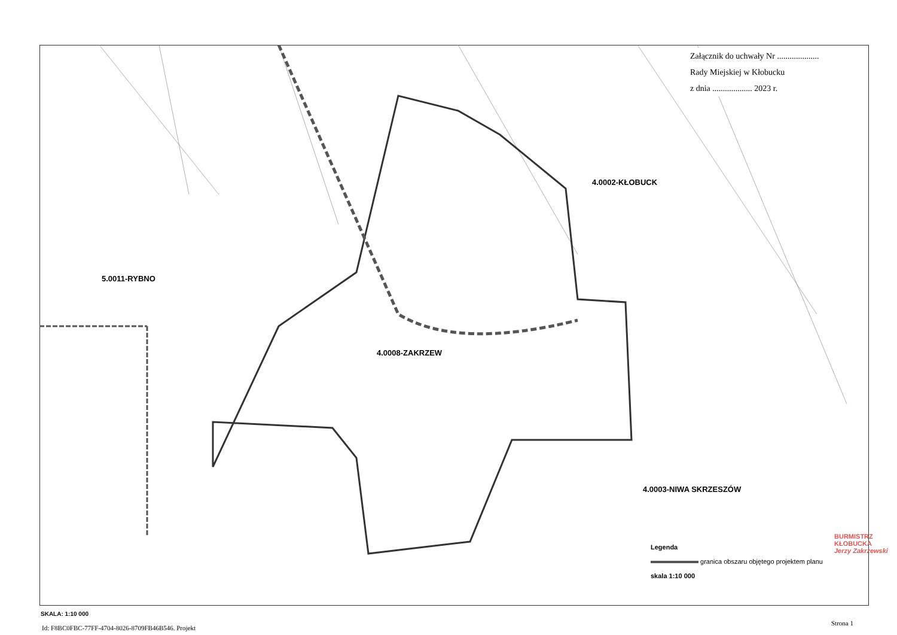Załącznik do uchwały Nr ....................
Rady Miejskiej w Kłobucku
z dnia ................... 2023 r.
5.0011-RYBNO
4.0002-KŁOBUCK
4.0008-ZAKRZEW
4.0003-NIWA SKRZESZÓW
Legenda
granica obszaru objętego projektem planu
skala 1:10 000
BURMISTRZ KŁOBUCKA
Jerzy Zakrzewski
SKALA: 1:10 000
Id: F8BC0FBC-77FF-4704-8026-8709FB46B546. Projekt
Strona 1